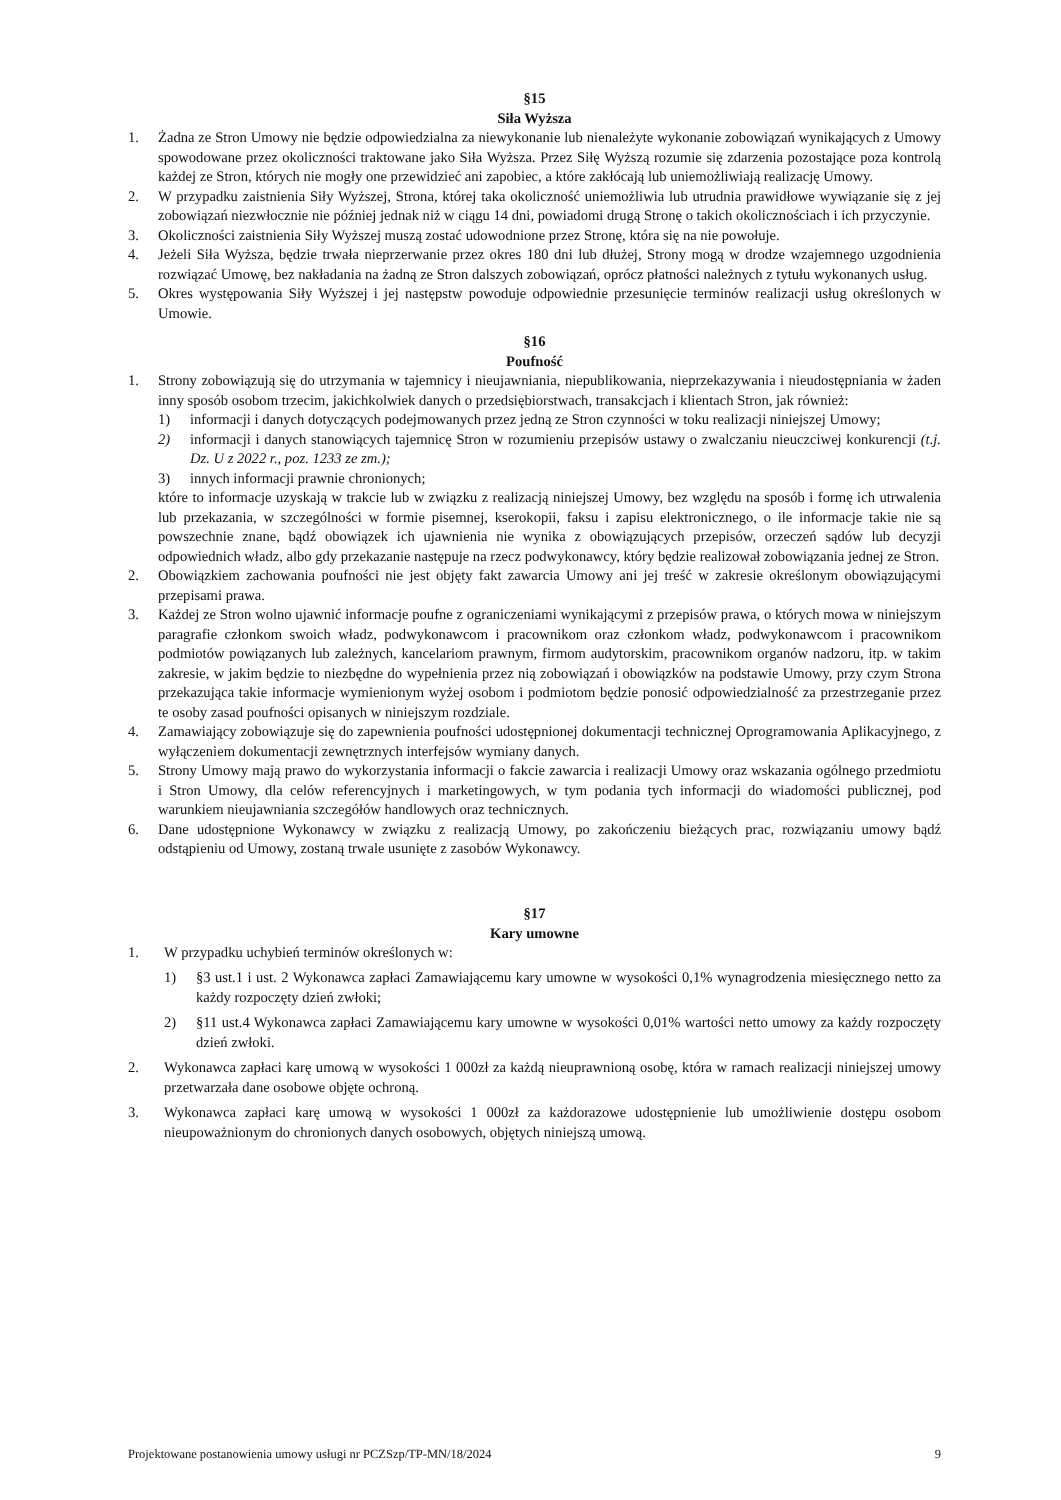§15
Siła Wyższa
1. Żadna ze Stron Umowy nie będzie odpowiedzialna za niewykonanie lub nienależyte wykonanie zobowiązań wynikających z Umowy spowodowane przez okoliczności traktowane jako Siła Wyższa. Przez Siłę Wyższą rozumie się zdarzenia pozostające poza kontrolą każdej ze Stron, których nie mogły one przewidzieć ani zapobiec, a które zakłócają lub uniemożliwiają realizację Umowy.
2. W przypadku zaistnienia Siły Wyższej, Strona, której taka okoliczność uniemożliwia lub utrudnia prawidłowe wywiązanie się z jej zobowiązań niezwłocznie nie później jednak niż w ciągu 14 dni, powiadomi drugą Stronę o takich okolicznościach i ich przyczynie.
3. Okoliczności zaistnienia Siły Wyższej muszą zostać udowodnione przez Stronę, która się na nie powołuje.
4. Jeżeli Siła Wyższa, będzie trwała nieprzerwanie przez okres 180 dni lub dłużej, Strony mogą w drodze wzajemnego uzgodnienia rozwiązać Umowę, bez nakładania na żadną ze Stron dalszych zobowiązań, oprócz płatności należnych z tytułu wykonanych usług.
5. Okres występowania Siły Wyższej i jej następstw powoduje odpowiednie przesunięcie terminów realizacji usług określonych w Umowie.
§16
Poufność
1. Strony zobowiązują się do utrzymania w tajemnicy i nieujawniania, niepublikowania, nieprzekazywania i nieudostępniania w żaden inny sposób osobom trzecim, jakichkolwiek danych o przedsiębiorstwach, transakcjach i klientach Stron, jak również:
1) informacji i danych dotyczących podejmowanych przez jedną ze Stron czynności w toku realizacji niniejszej Umowy;
2) informacji i danych stanowiących tajemnicę Stron w rozumieniu przepisów ustawy o zwalczaniu nieuczciwej konkurencji (t.j. Dz. U z 2022 r., poz. 1233 ze zm.);
3) innych informacji prawnie chronionych;
które to informacje uzyskają w trakcie lub w związku z realizacją niniejszej Umowy, bez względu na sposób i formę ich utrwalenia lub przekazania, w szczególności w formie pisemnej, kserokopii, faksu i zapisu elektronicznego, o ile informacje takie nie są powszechnie znane, bądź obowiązek ich ujawnienia nie wynika z obowiązujących przepisów, orzeczeń sądów lub decyzji odpowiednich władz, albo gdy przekazanie następuje na rzecz podwykonawcy, który będzie realizował zobowiązania jednej ze Stron.
2. Obowiązkiem zachowania poufności nie jest objęty fakt zawarcia Umowy ani jej treść w zakresie określonym obowiązującymi przepisami prawa.
3. Każdej ze Stron wolno ujawnić informacje poufne z ograniczeniami wynikającymi z przepisów prawa, o których mowa w niniejszym paragrafie członkom swoich władz, podwykonawcom i pracownikom oraz członkom władz, podwykonawcom i pracownikom podmiotów powiązanych lub zależnych, kancelariom prawnym, firmom audytorskim, pracownikom organów nadzoru, itp. w takim zakresie, w jakim będzie to niezbędne do wypełnienia przez nią zobowiązań i obowiązków na podstawie Umowy, przy czym Strona przekazująca takie informacje wymienionym wyżej osobom i podmiotom będzie ponosić odpowiedzialność za przestrzeganie przez te osoby zasad poufności opisanych w niniejszym rozdziale.
4. Zamawiający zobowiązuje się do zapewnienia poufności udostępnionej dokumentacji technicznej Oprogramowania Aplikacyjnego, z wyłączeniem dokumentacji zewnętrznych interfejsów wymiany danych.
5. Strony Umowy mają prawo do wykorzystania informacji o fakcie zawarcia i realizacji Umowy oraz wskazania ogólnego przedmiotu i Stron Umowy, dla celów referencyjnych i marketingowych, w tym podania tych informacji do wiadomości publicznej, pod warunkiem nieujawniania szczegółów handlowych oraz technicznych.
6. Dane udostępnione Wykonawcy w związku z realizacją Umowy, po zakończeniu bieżących prac, rozwiązaniu umowy bądź odstąpieniu od Umowy, zostaną trwale usunięte z zasobów Wykonawcy.
§17
Kary umowne
1. W przypadku uchybień terminów określonych w:
1) §3 ust.1 i ust. 2 Wykonawca zapłaci Zamawiającemu kary umowne w wysokości 0,1% wynagrodzenia miesięcznego netto za każdy rozpoczęty dzień zwłoki;
2) §11 ust.4 Wykonawca zapłaci Zamawiającemu kary umowne w wysokości 0,01% wartości netto umowy za każdy rozpoczęty dzień zwłoki.
2. Wykonawca zapłaci karę umową w wysokości 1 000zł za każdą nieuprawnioną osobę, która w ramach realizacji niniejszej umowy przetwarzała dane osobowe objęte ochroną.
3. Wykonawca zapłaci karę umową w wysokości 1 000zł za każdorazowe udostępnienie lub umożliwienie dostępu osobom nieupoważnionym do chronionych danych osobowych, objętych niniejszą umową.
Projektowane postanowienia umowy usługi nr PCZSzp/TP-MN/18/2024 9